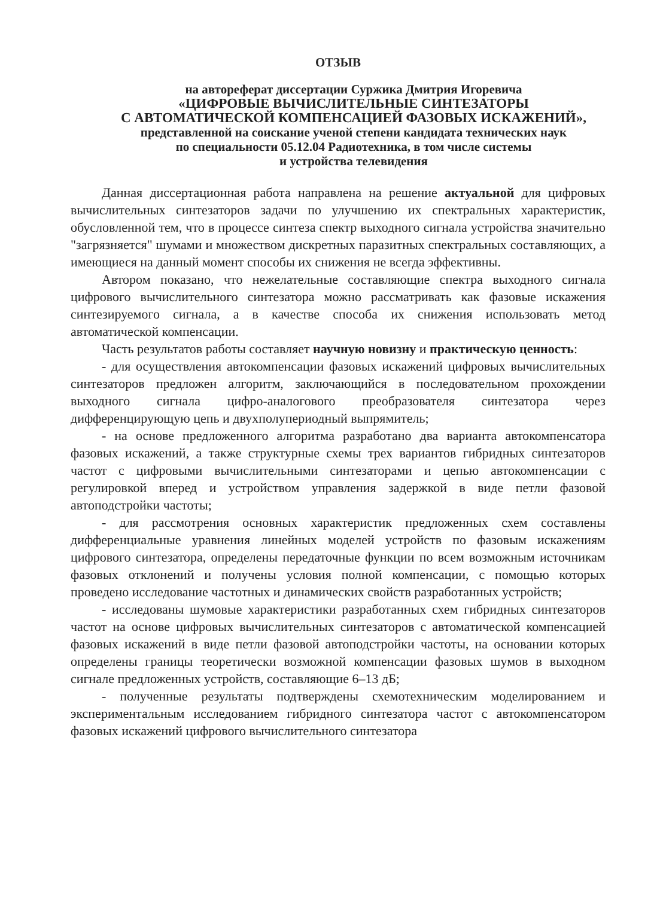ОТЗЫВ
на автореферат диссертации Суржика Дмитрия Игоревича
«ЦИФРОВЫЕ ВЫЧИСЛИТЕЛЬНЫЕ СИНТЕЗАТОРЫ
С АВТОМАТИЧЕСКОЙ КОМПЕНСАЦИЕЙ ФАЗОВЫХ ИСКАЖЕНИЙ»,
представленной на соискание ученой степени кандидата технических наук
по специальности 05.12.04 Радиотехника, в том числе системы
и устройства телевидения
Данная диссертационная работа направлена на решение актуальной для цифровых вычислительных синтезаторов задачи по улучшению их спектральных характеристик, обусловленной тем, что в процессе синтеза спектр выходного сигнала устройства значительно "загрязняется" шумами и множеством дискретных паразитных спектральных составляющих, а имеющиеся на данный момент способы их снижения не всегда эффективны.
Автором показано, что нежелательные составляющие спектра выходного сигнала цифрового вычислительного синтезатора можно рассматривать как фазовые искажения синтезируемого сигнала, а в качестве способа их снижения использовать метод автоматической компенсации.
Часть результатов работы составляет научную новизну и практическую ценность:
- для осуществления автокомпенсации фазовых искажений цифровых вычислительных синтезаторов предложен алгоритм, заключающийся в последовательном прохождении выходного сигнала цифро-аналогового преобразователя синтезатора через дифференцирующую цепь и двухполупериодный выпрямитель;
- на основе предложенного алгоритма разработано два варианта автокомпенсатора фазовых искажений, а также структурные схемы трех вариантов гибридных синтезаторов частот с цифровыми вычислительными синтезаторами и цепью автокомпенсации с регулировкой вперед и устройством управления задержкой в виде петли фазовой автоподстройки частоты;
- для рассмотрения основных характеристик предложенных схем составлены дифференциальные уравнения линейных моделей устройств по фазовым искажениям цифрового синтезатора, определены передаточные функции по всем возможным источникам фазовых отклонений и получены условия полной компенсации, с помощью которых проведено исследование частотных и динамических свойств разработанных устройств;
- исследованы шумовые характеристики разработанных схем гибридных синтезаторов частот на основе цифровых вычислительных синтезаторов с автоматической компенсацией фазовых искажений в виде петли фазовой автоподстройки частоты, на основании которых определены границы теоретически возможной компенсации фазовых шумов в выходном сигнале предложенных устройств, составляющие 6–13 дБ;
- полученные результаты подтверждены схемотехническим моделированием и экспериментальным исследованием гибридного синтезатора частот с автокомпенсатором фазовых искажений цифрового вычислительного синтезатора